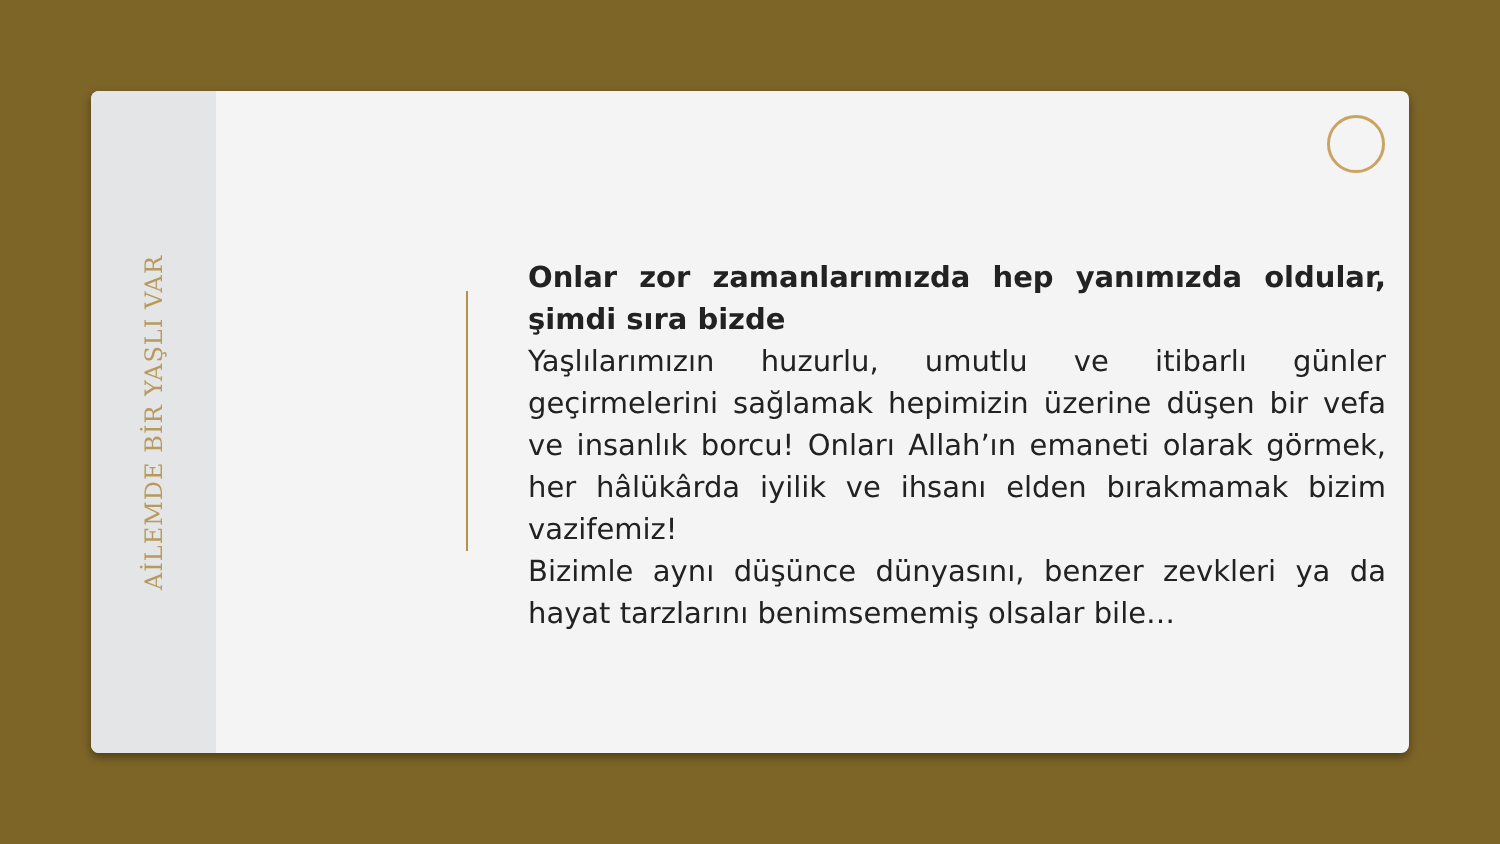AİLEMDE BİR YAŞLI VAR
Onlar zor zamanlarımızda hep yanımızda oldular, şimdi sıra bizde
Yaşlılarımızın huzurlu, umutlu ve itibarlı günler geçirmelerini sağlamak hepimizin üzerine düşen bir vefa ve insanlık borcu! Onları Allah’ın emaneti olarak görmek, her hâlükârda iyilik ve ihsanı elden bırakmamak bizim vazifemiz!
Bizimle aynı düşünce dünyasını, benzer zevkleri ya da hayat tarzlarını benimsememiş olsalar bile…